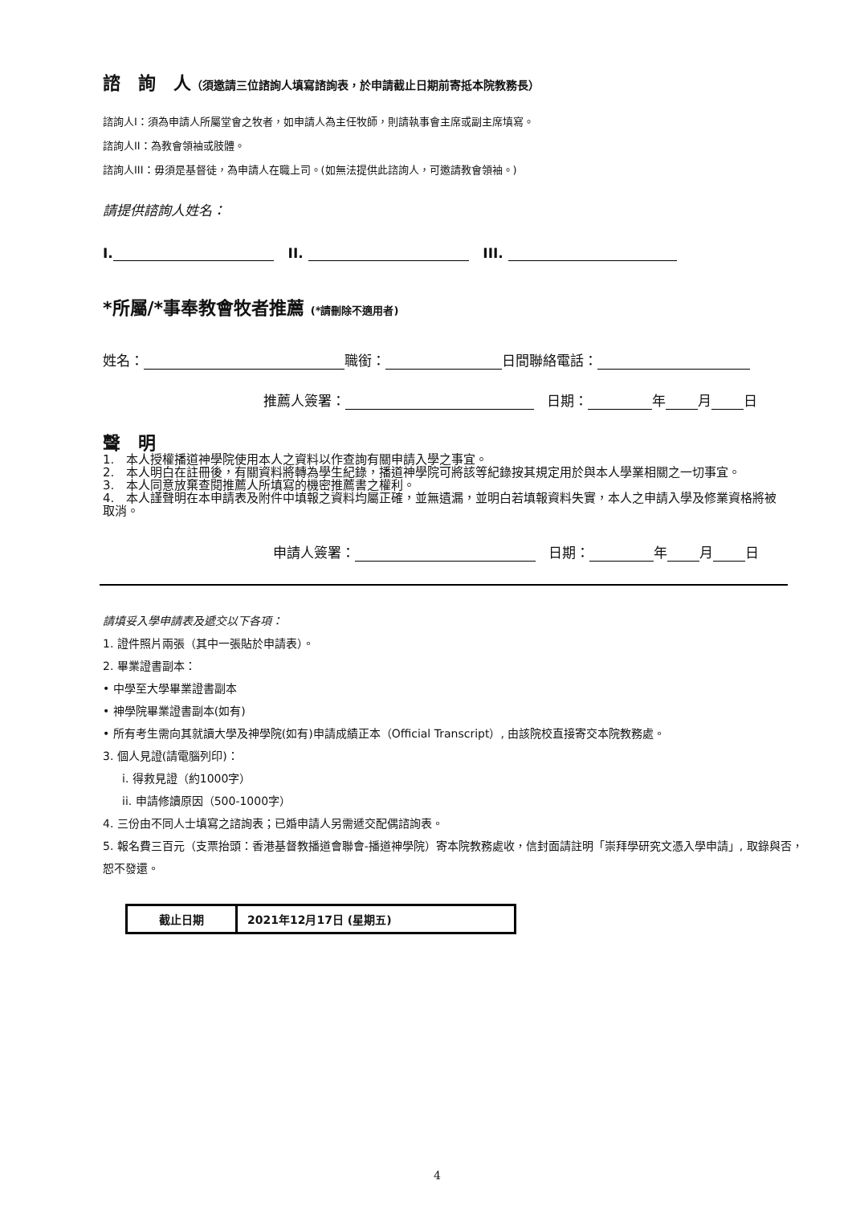諮　詢　人（須邀請三位諮詢人填寫諮詢表，於申請截止日期前寄抵本院教務長）
諮詢人I：須為申請人所屬堂會之牧者，如申請人為主任牧師，則請執事會主席或副主席填寫。
諮詢人II：為教會領袖或肢體。
諮詢人III：毋須是基督徒，為申請人在職上司。(如無法提供此諮詢人，可邀請教會領袖。)
請提供諮詢人姓名：
I. II. III.
*所屬/*事奉教會牧者推薦 (*請刪除不適用者)
姓名： 職銜： 日間聯絡電話：
推薦人簽署： 日期： 年 月 日
聲　明
1.　本人授權播道神學院使用本人之資料以作查詢有關申請入學之事宜。
2.　本人明白在註冊後，有關資料將轉為學生紀錄，播道神學院可將該等紀錄按其規定用於與本人學業相關之一切事宜。
3.　本人同意放棄查閱推薦人所填寫的機密推薦書之權利。
4.　本人謹聲明在本申請表及附件中填報之資料均屬正確，並無遺漏，並明白若填報資料失實，本人之申請入學及修業資格將被取消。
申請人簽署： 日期： 年 月 日
請填妥入學申請表及遞交以下各項：
1. 證件照片兩張（其中一張貼於申請表）。
2. 畢業證書副本：
• 中學至大學畢業證書副本
• 神學院畢業證書副本(如有)
• 所有考生需向其就讀大學及神學院(如有)申請成績正本（Official Transcript）, 由該院校直接寄交本院教務處。
3. 個人見證(請電腦列印)：
i. 得救見證（約1000字）
ii. 申請修讀原因（500-1000字）
4. 三份由不同人士填寫之諮詢表；已婚申請人另需遞交配偶諮詢表。
5. 報名費三百元（支票抬頭：香港基督教播道會聯會-播道神學院）寄本院教務處收，信封面請註明「崇拜學研究文憑入學申請」, 取錄與否，恕不發還。
| 截止日期 | 2021年12月17日 (星期五) |
4